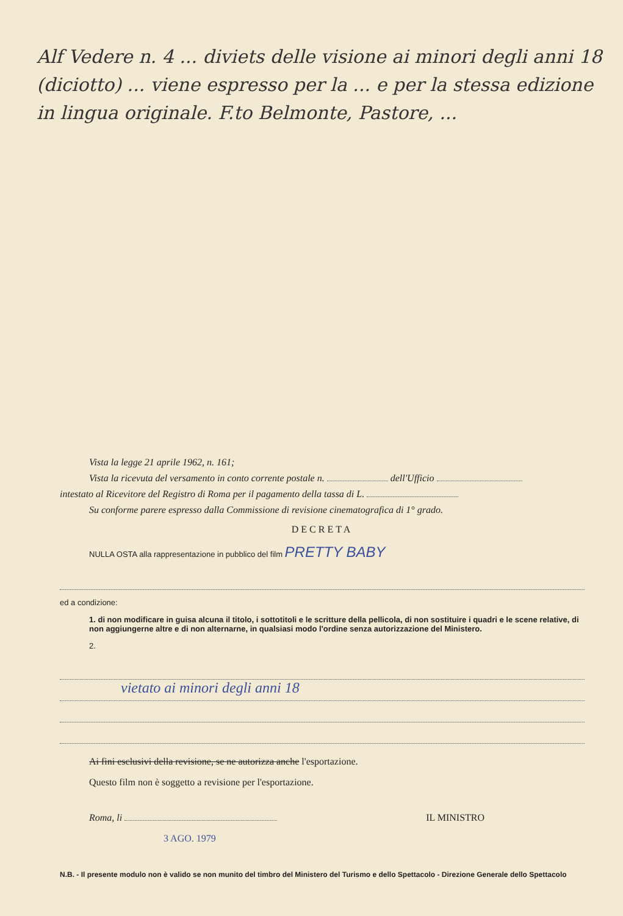Alf Vedere n. 4 ... diviets delle visione ai minori degli anni 18 (diciotto) ... viene espresso per la ... e per la stessa edizione in lingua originale. F.to Belmonte, Pastore, ...
Vista la legge 21 aprile 1962, n. 161;
Vista la ricevuta del versamento in conto corrente postale n. dell'Ufficio
intestato al Ricevitore del Registro di Roma per il pagamento della tassa di L.
Su conforme parere espresso dalla Commissione di revisione cinematografica di 1° grado.
DECRETA
NULLA OSTA alla rappresentazione in pubblico del film PRETTY BABY
ed a condizione:
1. di non modificare in guisa alcuna il titolo, i sottotitoli e le scritture della pellicola, di non sostituire i quadri e le scene relative, di non aggiungerne altre e di non alternarne, in qualsiasi modo l'ordine senza autorizzazione del Ministero.
2.
vietato ai minori degli anni 18
Ai fini esclusivi della revisione, se ne autorizza anche l'esportazione.
Questo film non è soggetto a revisione per l'esportazione.
Roma, li IL MINISTRO
3 AGO. 1979
N.B. - Il presente modulo non è valido se non munito del timbro del Ministero del Turismo e dello Spettacolo - Direzione Generale dello Spettacolo